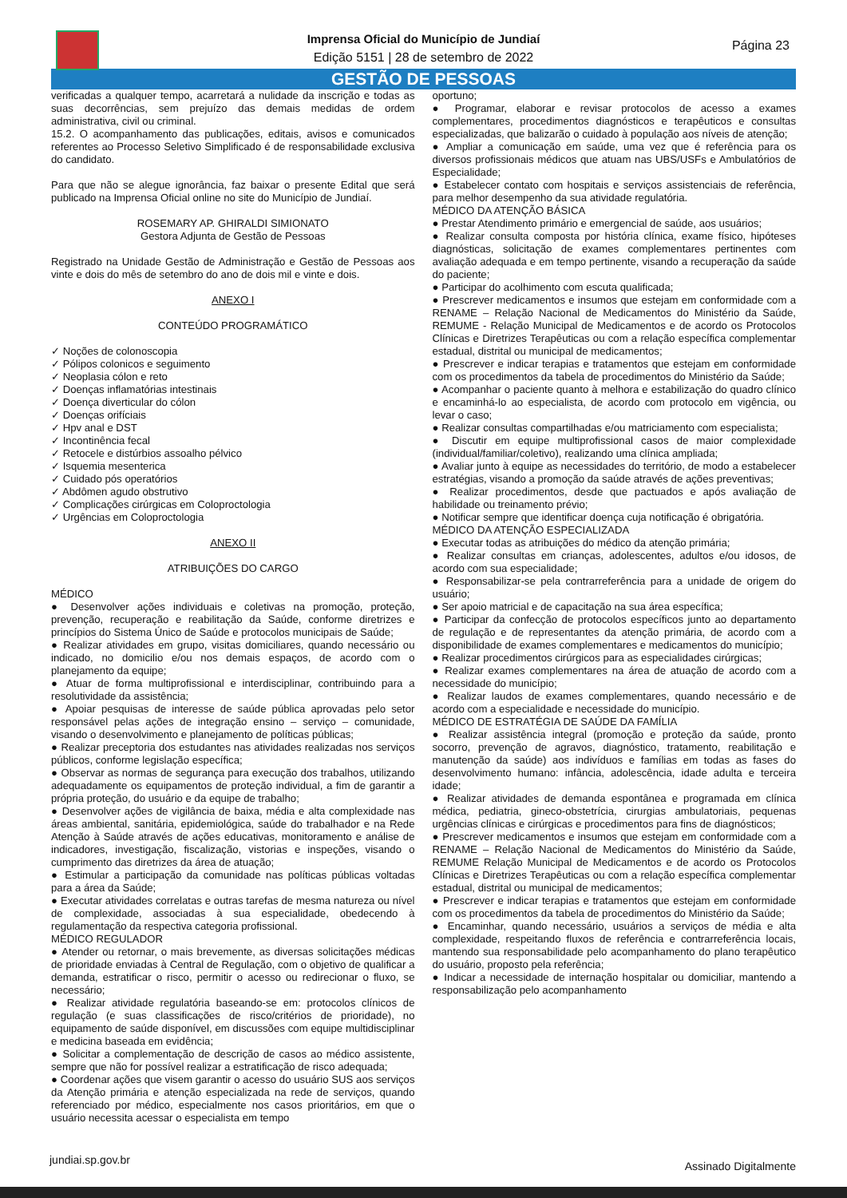Imprensa Oficial do Município de Jundiaí
Edição 5151 | 28 de setembro de 2022
Página 23
GESTÃO DE PESSOAS
verificadas a qualquer tempo, acarretará a nulidade da inscrição e todas as suas decorrências, sem prejuízo das demais medidas de ordem administrativa, civil ou criminal.
15.2. O acompanhamento das publicações, editais, avisos e comunicados referentes ao Processo Seletivo Simplificado é de responsabilidade exclusiva do candidato.
Para que não se alegue ignorância, faz baixar o presente Edital que será publicado na Imprensa Oficial online no site do Município de Jundiaí.
ROSEMARY AP. GHIRALDI SIMIONATO
Gestora Adjunta de Gestão de Pessoas
Registrado na Unidade Gestão de Administração e Gestão de Pessoas aos vinte e dois do mês de setembro do ano de dois mil e vinte e dois.
ANEXO I
CONTEÚDO PROGRAMÁTICO
✓ Noções de colonoscopia
✓ Pólipos colonicos e seguimento
✓ Neoplasia cólon e reto
✓ Doenças inflamatórias intestinais
✓ Doença diverticular do cólon
✓ Doenças orifíciais
✓ Hpv anal e DST
✓ Incontinência fecal
✓ Retocele e distúrbios assoalho pélvico
✓ Isquemia mesenterica
✓ Cuidado pós operatórios
✓ Abdômen agudo obstrutivo
✓ Complicações cirúrgicas em Coloproctologia
✓ Urgências em Coloproctologia
ANEXO II
ATRIBUIÇÕES DO CARGO
MÉDICO
● Desenvolver ações individuais e coletivas na promoção, proteção, prevenção, recuperação e reabilitação da Saúde, conforme diretrizes e princípios do Sistema Único de Saúde e protocolos municipais de Saúde;
● Realizar atividades em grupo, visitas domiciliares, quando necessário ou indicado, no domicilio e/ou nos demais espaços, de acordo com o planejamento da equipe;
● Atuar de forma multiprofissional e interdisciplinar, contribuindo para a resolutividade da assistência;
● Apoiar pesquisas de interesse de saúde pública aprovadas pelo setor responsável pelas ações de integração ensino – serviço – comunidade, visando o desenvolvimento e planejamento de políticas públicas;
● Realizar preceptoria dos estudantes nas atividades realizadas nos serviços públicos, conforme legislação específica;
● Observar as normas de segurança para execução dos trabalhos, utilizando adequadamente os equipamentos de proteção individual, a fim de garantir a própria proteção, do usuário e da equipe de trabalho;
● Desenvolver ações de vigilância de baixa, média e alta complexidade nas áreas ambiental, sanitária, epidemiológica, saúde do trabalhador e na Rede Atenção à Saúde através de ações educativas, monitoramento e análise de indicadores, investigação, fiscalização, vistorias e inspeções, visando o cumprimento das diretrizes da área de atuação;
● Estimular a participação da comunidade nas políticas públicas voltadas para a área da Saúde;
● Executar atividades correlatas e outras tarefas de mesma natureza ou nível de complexidade, associadas à sua especialidade, obedecendo à regulamentação da respectiva categoria profissional.
MÉDICO REGULADOR
● Atender ou retornar, o mais brevemente, as diversas solicitações médicas de prioridade enviadas à Central de Regulação, com o objetivo de qualificar a demanda, estratificar o risco, permitir o acesso ou redirecionar o fluxo, se necessário;
● Realizar atividade regulatória baseando-se em: protocolos clínicos de regulação (e suas classificações de risco/critérios de prioridade), no equipamento de saúde disponível, em discussões com equipe multidisciplinar e medicina baseada em evidência;
● Solicitar a complementação de descrição de casos ao médico assistente, sempre que não for possível realizar a estratificação de risco adequada;
● Coordenar ações que visem garantir o acesso do usuário SUS aos serviços da Atenção primária e atenção especializada na rede de serviços, quando referenciado por médico, especialmente nos casos prioritários, em que o usuário necessita acessar o especialista em tempo
oportuno;
● Programar, elaborar e revisar protocolos de acesso a exames complementares, procedimentos diagnósticos e terapêuticos e consultas especializadas, que balizarão o cuidado à população aos níveis de atenção;
● Ampliar a comunicação em saúde, uma vez que é referência para os diversos profissionais médicos que atuam nas UBS/USFs e Ambulatórios de Especialidade;
● Estabelecer contato com hospitais e serviços assistenciais de referência, para melhor desempenho da sua atividade regulatória.
MÉDICO DA ATENÇÃO BÁSICA
● Prestar Atendimento primário e emergencial de saúde, aos usuários;
● Realizar consulta composta por história clínica, exame físico, hipóteses diagnósticas, solicitação de exames complementares pertinentes com avaliação adequada e em tempo pertinente, visando a recuperação da saúde do paciente;
● Participar do acolhimento com escuta qualificada;
● Prescrever medicamentos e insumos que estejam em conformidade com a RENAME – Relação Nacional de Medicamentos do Ministério da Saúde, REMUME - Relação Municipal de Medicamentos e de acordo os Protocolos Clínicas e Diretrizes Terapêuticas ou com a relação específica complementar estadual, distrital ou municipal de medicamentos;
● Prescrever e indicar terapias e tratamentos que estejam em conformidade com os procedimentos da tabela de procedimentos do Ministério da Saúde;
● Acompanhar o paciente quanto à melhora e estabilização do quadro clínico e encaminhá-lo ao especialista, de acordo com protocolo em vigência, ou levar o caso;
● Realizar consultas compartilhadas e/ou matriciamento com especialista;
● Discutir em equipe multiprofissional casos de maior complexidade (individual/familiar/coletivo), realizando uma clínica ampliada;
● Avaliar junto à equipe as necessidades do território, de modo a estabelecer estratégias, visando a promoção da saúde através de ações preventivas;
● Realizar procedimentos, desde que pactuados e após avaliação de habilidade ou treinamento prévio;
● Notificar sempre que identificar doença cuja notificação é obrigatória.
MÉDICO DA ATENÇÃO ESPECIALIZADA
● Executar todas as atribuições do médico da atenção primária;
● Realizar consultas em crianças, adolescentes, adultos e/ou idosos, de acordo com sua especialidade;
● Responsabilizar-se pela contrarreferência para a unidade de origem do usuário;
● Ser apoio matricial e de capacitação na sua área específica;
● Participar da confecção de protocolos específicos junto ao departamento de regulação e de representantes da atenção primária, de acordo com a disponibilidade de exames complementares e medicamentos do município;
● Realizar procedimentos cirúrgicos para as especialidades cirúrgicas;
● Realizar exames complementares na área de atuação de acordo com a necessidade do município;
● Realizar laudos de exames complementares, quando necessário e de acordo com a especialidade e necessidade do município.
MÉDICO DE ESTRATÉGIA DE SAÚDE DA FAMÍLIA
● Realizar assistência integral (promoção e proteção da saúde, pronto socorro, prevenção de agravos, diagnóstico, tratamento, reabilitação e manutenção da saúde) aos indivíduos e famílias em todas as fases do desenvolvimento humano: infância, adolescência, idade adulta e terceira idade;
● Realizar atividades de demanda espontânea e programada em clínica médica, pediatria, gineco-obstetrícia, cirurgias ambulatoriais, pequenas urgências clínicas e cirúrgicas e procedimentos para fins de diagnósticos;
● Prescrever medicamentos e insumos que estejam em conformidade com a RENAME – Relação Nacional de Medicamentos do Ministério da Saúde, REMUME Relação Municipal de Medicamentos e de acordo os Protocolos Clínicas e Diretrizes Terapêuticas ou com a relação específica complementar estadual, distrital ou municipal de medicamentos;
● Prescrever e indicar terapias e tratamentos que estejam em conformidade com os procedimentos da tabela de procedimentos do Ministério da Saúde;
● Encaminhar, quando necessário, usuários a serviços de média e alta complexidade, respeitando fluxos de referência e contrarreferência locais, mantendo sua responsabilidade pelo acompanhamento do plano terapêutico do usuário, proposto pela referência;
● Indicar a necessidade de internação hospitalar ou domiciliar, mantendo a responsabilização pelo acompanhamento
jundiai.sp.gov.br Assinado Digitalmente